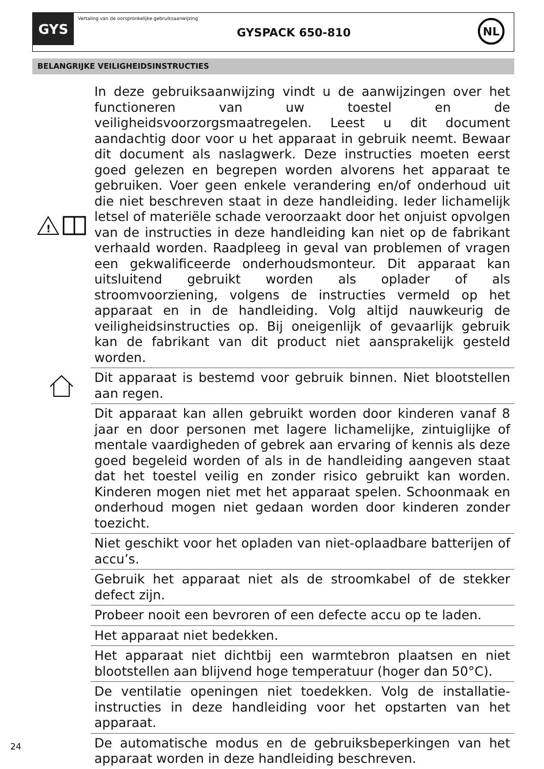GYS
Vertaling van de oorspronkelijke gebruiksaanwijzing
GYSPACK 650-810
NL
BELANGRIJKE VEILIGHEIDSINSTRUCTIES
!
In deze gebruiksaanwijzing vindt u de aanwijzingen over het functioneren van uw toestel en de veiligheidsvoorzorgsmaatregelen. Leest u dit document aandachtig door voor u het apparaat in gebruik neemt. Bewaar dit document als naslagwerk. Deze instructies moeten eerst goed gelezen en begrepen worden alvorens het apparaat te gebruiken. Voer geen enkele verandering en/of onderhoud uit die niet beschreven staat in deze handleiding. Ieder lichamelijk letsel of materiële schade veroorzaakt door het onjuist opvolgen van de instructies in deze handleiding kan niet op de fabrikant verhaald worden. Raadpleeg in geval van problemen of vragen een gekwalificeerde onderhoudsmonteur. Dit apparaat kan uitsluitend gebruikt worden als oplader of als stroomvoorziening, volgens de instructies vermeld op het apparaat en in de handleiding. Volg altijd nauwkeurig de veiligheidsinstructies op. Bij oneigenlijk of gevaarlijk gebruik kan de fabrikant van dit product niet aansprakelijk gesteld worden.
Dit apparaat is bestemd voor gebruik binnen. Niet blootstellen aan regen.
Dit apparaat kan allen gebruikt worden door kinderen vanaf 8 jaar en door personen met lagere lichamelijke, zintuiglijke of mentale vaardigheden of gebrek aan ervaring of kennis als deze goed begeleid worden of als in de handleiding aangeven staat dat het toestel veilig en zonder risico gebruikt kan worden. Kinderen mogen niet met het apparaat spelen. Schoonmaak en onderhoud mogen niet gedaan worden door kinderen zonder toezicht.
Niet geschikt voor het opladen van niet-oplaadbare batterijen of accu’s.
Gebruik het apparaat niet als de stroomkabel of de stekker defect zijn.
Probeer nooit een bevroren of een defecte accu op te laden.
Het apparaat niet bedekken.
Het apparaat niet dichtbij een warmtebron plaatsen en niet blootstellen aan blijvend hoge temperatuur (hoger dan 50°C).
De ventilatie openingen niet toedekken. Volg de installatie-instructies in deze handleiding voor het opstarten van het apparaat.
De automatische modus en de gebruiksbeperkingen van het apparaat worden in deze handleiding beschreven.
24